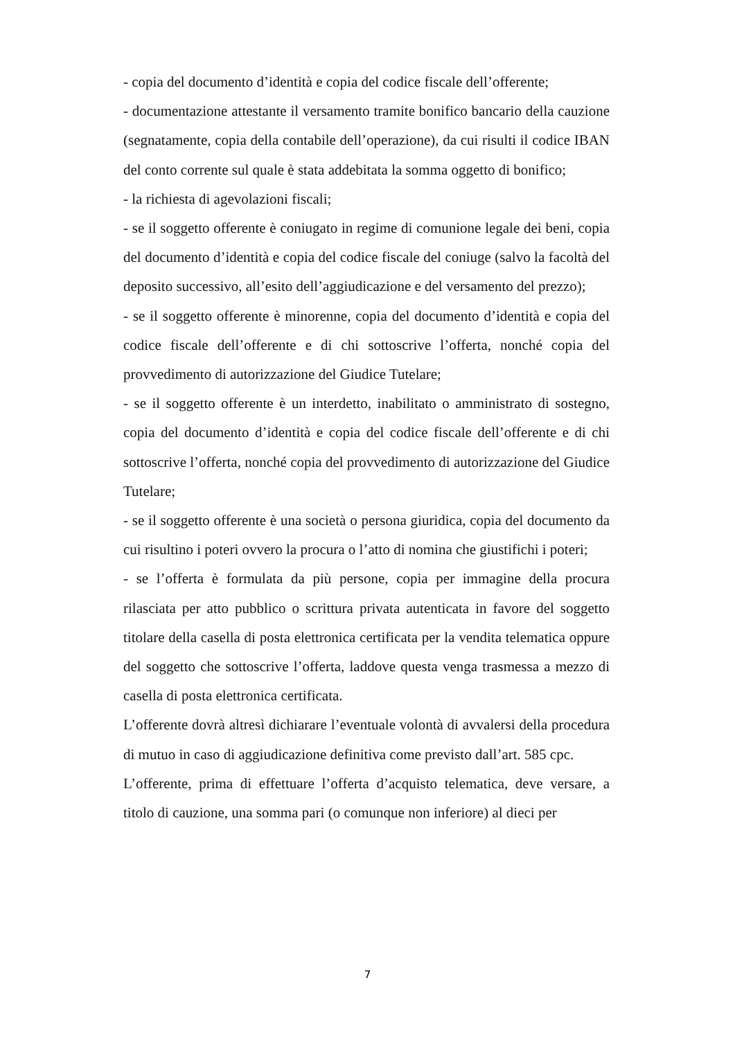- copia del documento d’identità e copia del codice fiscale dell’offerente;
- documentazione attestante il versamento tramite bonifico bancario della cauzione (segnatamente, copia della contabile dell’operazione), da cui risulti il codice IBAN del conto corrente sul quale è stata addebitata la somma oggetto di bonifico;
- la richiesta di agevolazioni fiscali;
- se il soggetto offerente è coniugato in regime di comunione legale dei beni, copia del documento d’identità e copia del codice fiscale del coniuge (salvo la facoltà del deposito successivo, all’esito dell’aggiudicazione e del versamento del prezzo);
- se il soggetto offerente è minorenne, copia del documento d’identità e copia del codice fiscale dell’offerente e di chi sottoscrive l’offerta, nonché copia del provvedimento di autorizzazione del Giudice Tutelare;
- se il soggetto offerente è un interdetto, inabilitato o amministrato di sostegno, copia del documento d’identità e copia del codice fiscale dell’offerente e di chi sottoscrive l’offerta, nonché copia del provvedimento di autorizzazione del Giudice Tutelare;
- se il soggetto offerente è una società o persona giuridica, copia del documento da cui risultino i poteri ovvero la procura o l’atto di nomina che giustifichi i poteri;
- se l’offerta è formulata da più persone, copia per immagine della procura rilasciata per atto pubblico o scrittura privata autenticata in favore del soggetto titolare della casella di posta elettronica certificata per la vendita telematica oppure del soggetto che sottoscrive l’offerta, laddove questa venga trasmessa a mezzo di casella di posta elettronica certificata.
L’offerente dovrà altresì dichiarare l’eventuale volontà di avvalersi della procedura di mutuo in caso di aggiudicazione definitiva come previsto dall’art. 585 cpc.
L’offerente, prima di effettuare l’offerta d’acquisto telematica, deve versare, a titolo di cauzione, una somma pari (o comunque non inferiore) al dieci per
7